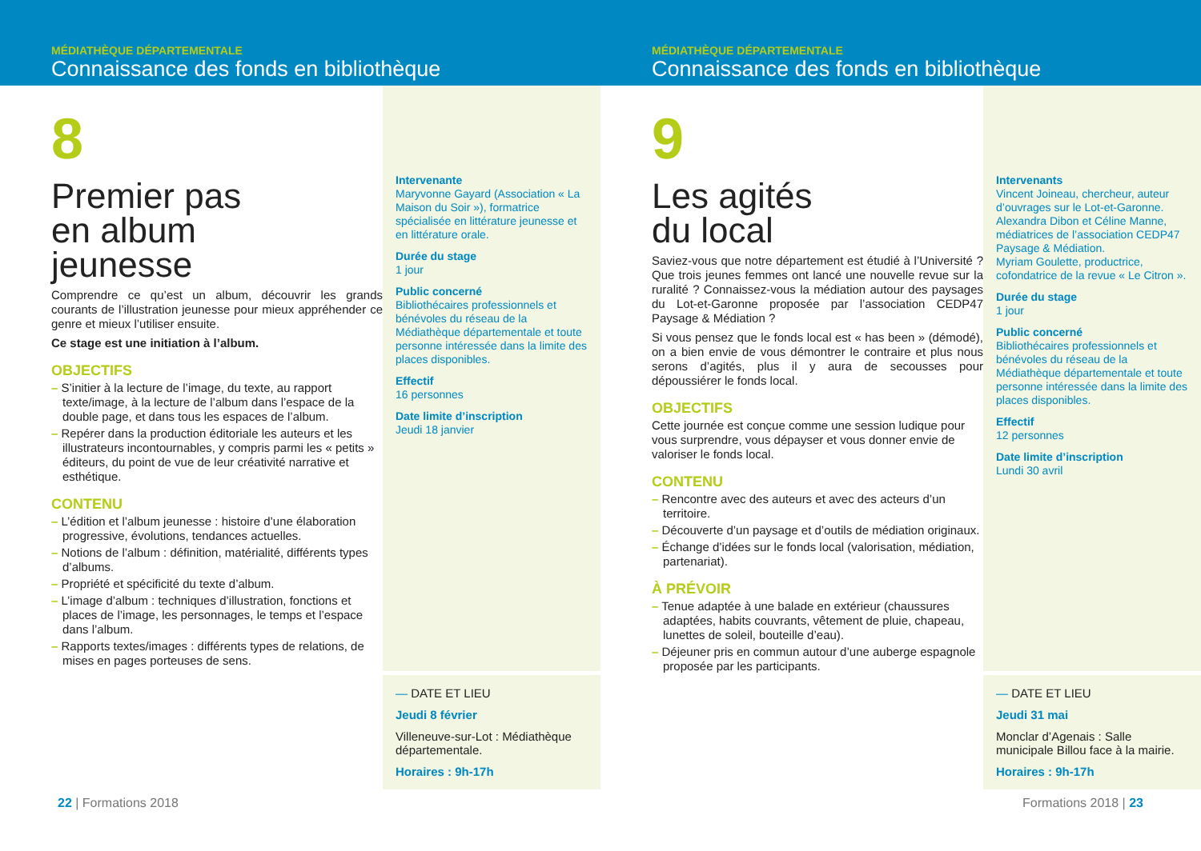MÉDIATHÈQUE DÉPARTEMENTALE
Connaissance des fonds en bibliothèque
8
Premier pas
en album
jeunesse
Comprendre ce qu’est un album, découvrir les grands courants de l’illustration jeunesse pour mieux appréhender ce genre et mieux l’utiliser ensuite.
Ce stage est une initiation à l’album.
OBJECTIFS
– S’initier à la lecture de l’image, du texte, au rapport texte/image, à la lecture de l’album dans l’espace de la double page, et dans tous les espaces de l’album.
– Repérer dans la production éditoriale les auteurs et les illustrateurs incontournables, y compris parmi les « petits » éditeurs, du point de vue de leur créativité narrative et esthétique.
CONTENU
– L’édition et l’album jeunesse : histoire d’une élaboration progressive, évolutions, tendances actuelles.
– Notions de l’album : définition, matérialité, différents types d’albums.
– Propriété et spécificité du texte d’album.
– L’image d’album : techniques d’illustration, fonctions et places de l’image, les personnages, le temps et l’espace dans l’album.
– Rapports textes/images : différents types de relations, de mises en pages porteuses de sens.
Intervenante
Maryvonne Gayard (Association « La Maison du Soir »), formatrice spécialisée en littérature jeunesse et en littérature orale.
Durée du stage
1 jour
Public concerné
Bibliothécaires professionnels et bénévoles du réseau de la Médiathèque départementale et toute personne intéressée dans la limite des places disponibles.
Effectif
16 personnes
Date limite d’inscription
Jeudi 18 janvier
— DATE ET LIEU
Jeudi 8 février
Villeneuve-sur-Lot : Médiathèque départementale.
Horaires : 9h-17h
22 | Formations 2018
MÉDIATHÈQUE DÉPARTEMENTALE
Connaissance des fonds en bibliothèque
9
Les agités
du local
Saviez-vous que notre département est étudié à l’Université ? Que trois jeunes femmes ont lancé une nouvelle revue sur la ruralité ? Connaissez-vous la médiation autour des paysages du Lot-et-Garonne proposée par l’association CEDP47 Paysage & Médiation ?
Si vous pensez que le fonds local est « has been » (démodé), on a bien envie de vous démontrer le contraire et plus nous serons d’agités, plus il y aura de secousses pour dépoussiérer le fonds local.
OBJECTIFS
Cette journée est conçue comme une session ludique pour vous surprendre, vous dépayser et vous donner envie de valoriser le fonds local.
CONTENU
– Rencontre avec des auteurs et avec des acteurs d’un territoire.
– Découverte d’un paysage et d’outils de médiation originaux.
– Échange d’idées sur le fonds local (valorisation, médiation, partenariat).
À PRÉVOIR
– Tenue adaptée à une balade en extérieur (chaussures adaptées, habits couvrants, vêtement de pluie, chapeau, lunettes de soleil, bouteille d’eau).
– Déjeuner pris en commun autour d’une auberge espagnole proposée par les participants.
Intervenants
Vincent Joineau, chercheur, auteur d’ouvrages sur le Lot-et-Garonne.
Alexandra Dibon et Céline Manne, médiatrices de l’association CEDP47 Paysage & Médiation.
Myriam Goulette, productrice, cofondatrice de la revue « Le Citron ».
Durée du stage
1 jour
Public concerné
Bibliothécaires professionnels et bénévoles du réseau de la Médiathèque départementale et toute personne intéressée dans la limite des places disponibles.
Effectif
12 personnes
Date limite d’inscription
Lundi 30 avril
— DATE ET LIEU
Jeudi 31 mai
Monclar d’Agenais : Salle municipale Billou face à la mairie.
Horaires : 9h-17h
Formations 2018 | 23